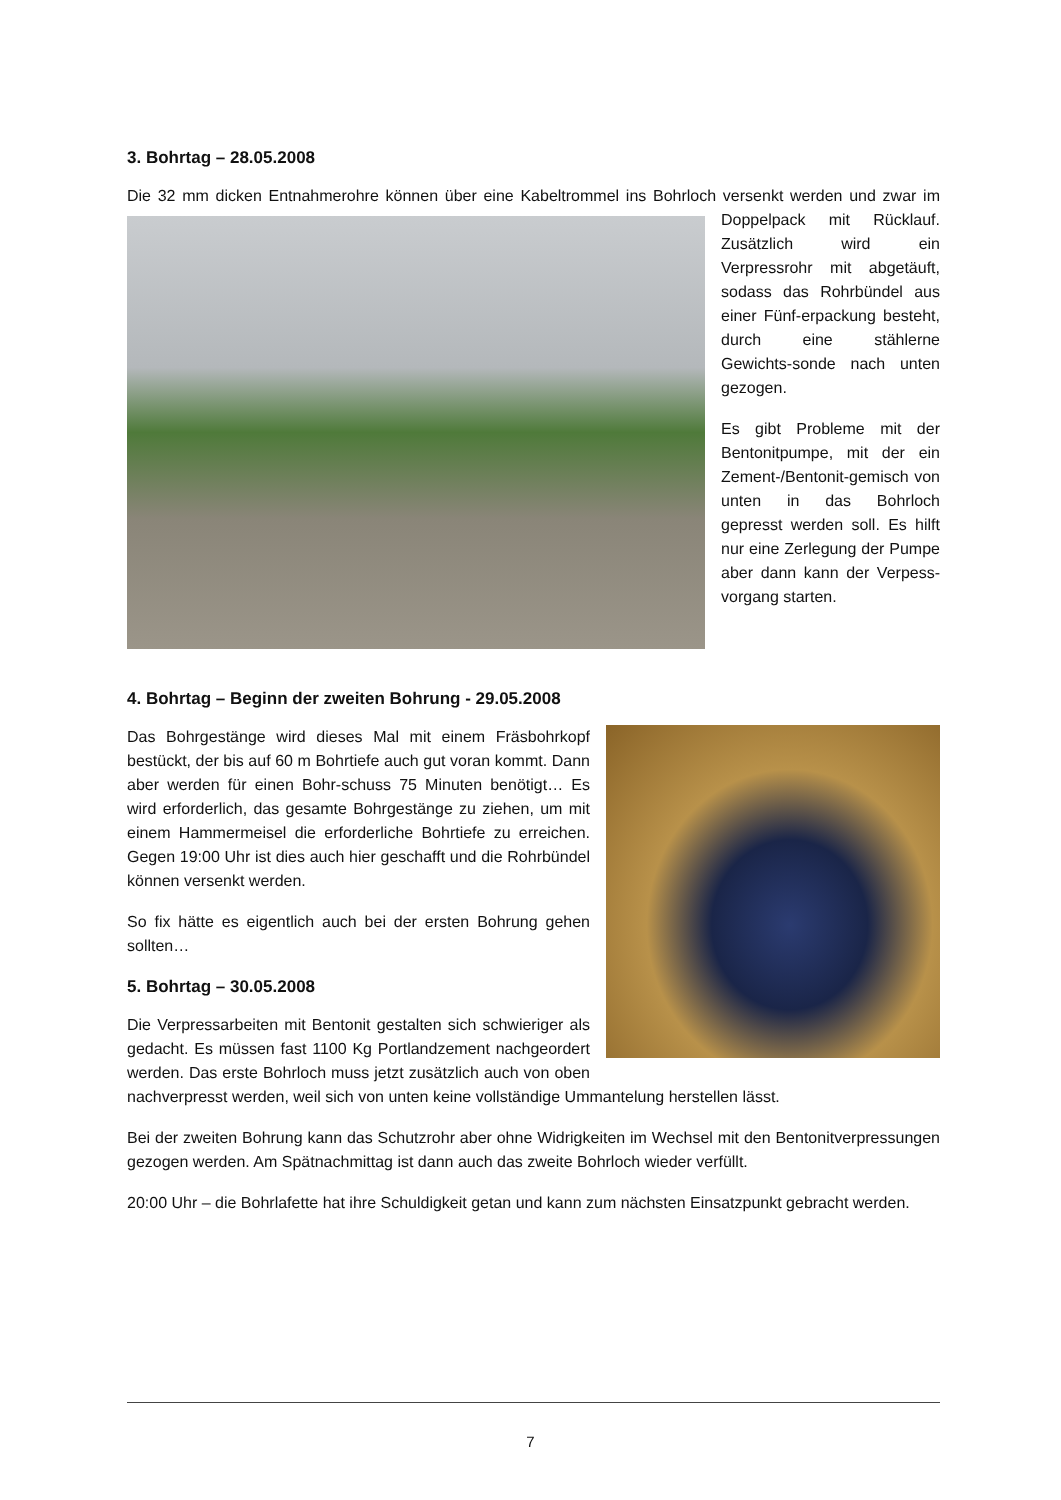3. Bohrtag – 28.05.2008
Die 32 mm dicken Entnahmerohre können über eine Kabeltrommel ins Bohrloch versenkt werden und zwar im Doppelpack mit Rücklauf. Zusätzlich wird ein Verpressrohr mit abgetäuft, sodass das Rohrbündel aus einer Fünf-erpackung besteht, durch eine stählerne Gewichts-sonde nach unten gezogen.
Es gibt Probleme mit der Bentonitpumpe, mit der ein Zement-/Bentonit-gemisch von unten in das Bohrloch gepresst werden soll. Es hilft nur eine Zerlegung der Pumpe aber dann kann der Verpess-vorgang starten.
4. Bohrtag – Beginn der zweiten Bohrung - 29.05.2008
Das Bohrgestänge wird dieses Mal mit einem Fräsbohrkopf bestückt, der bis auf 60 m Bohrtiefe auch gut voran kommt. Dann aber werden für einen Bohr-schuss 75 Minuten benötigt… Es wird erforderlich, das gesamte Bohrgestänge zu ziehen, um mit einem Hammermeisel die erforderliche Bohrtiefe zu erreichen. Gegen 19:00 Uhr ist dies auch hier geschafft und die Rohrbündel können versenkt werden.
So fix hätte es eigentlich auch bei der ersten Bohrung gehen sollten…
5. Bohrtag – 30.05.2008
Die Verpressarbeiten mit Bentonit gestalten sich schwieriger als gedacht. Es müssen fast 1100 Kg Portlandzement nachgeordert werden. Das erste Bohrloch muss jetzt zusätzlich auch von oben nachverpresst werden, weil sich von unten keine vollständige Ummantelung herstellen lässt.
Bei der zweiten Bohrung kann das Schutzrohr aber ohne Widrigkeiten im Wechsel mit den Bentonitverpressungen gezogen werden. Am Spätnachmittag ist dann auch das zweite Bohrloch wieder verfüllt.
20:00 Uhr – die Bohrlafette hat ihre Schuldigkeit getan und kann zum nächsten Einsatzpunkt gebracht werden.
7